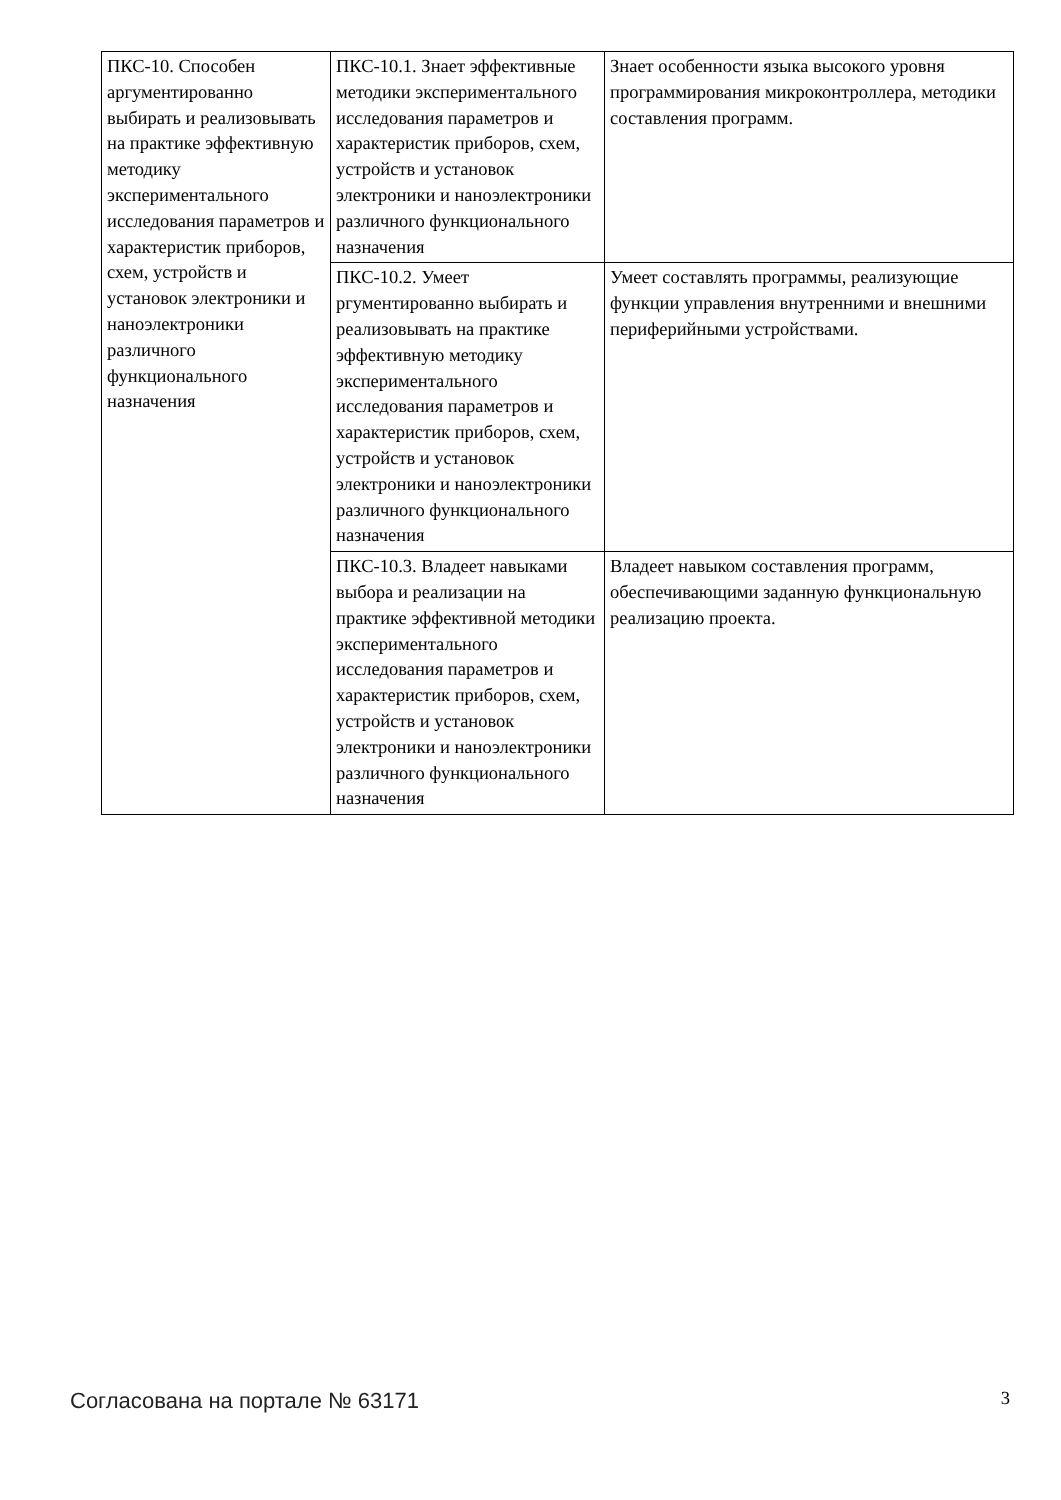| ПКС-10. Способен аргументированно выбирать и реализовывать на практике эффективную методику экспериментального исследования параметров и характеристик приборов, схем, устройств и установок электроники и наноэлектроники различного функционального назначения | ПКС-10.1. Знает эффективные методики экспериментального исследования параметров и характеристик приборов, схем, устройств и установок электроники и наноэлектроники различного функционального назначения | Знает особенности языка высокого уровня программирования микроконтроллера, методики составления программ. |
| | ПКС-10.2. Умеет ргументированно выбирать и реализовывать на практике эффективную методику экспериментального исследования параметров и характеристик приборов, схем, устройств и установок электроники и наноэлектроники различного функционального назначения | Умеет составлять программы, реализующие функции управления внутренними и внешними периферийными устройствами. |
| | ПКС-10.3. Владеет навыками выбора и реализации на практике эффективной методики экспериментального исследования параметров и характеристик приборов, схем, устройств и установок электроники и наноэлектроники различного функционального назначения | Владеет навыком составления программ, обеспечивающими заданную функциональную реализацию проекта. |
Согласована на портале № 63171 3